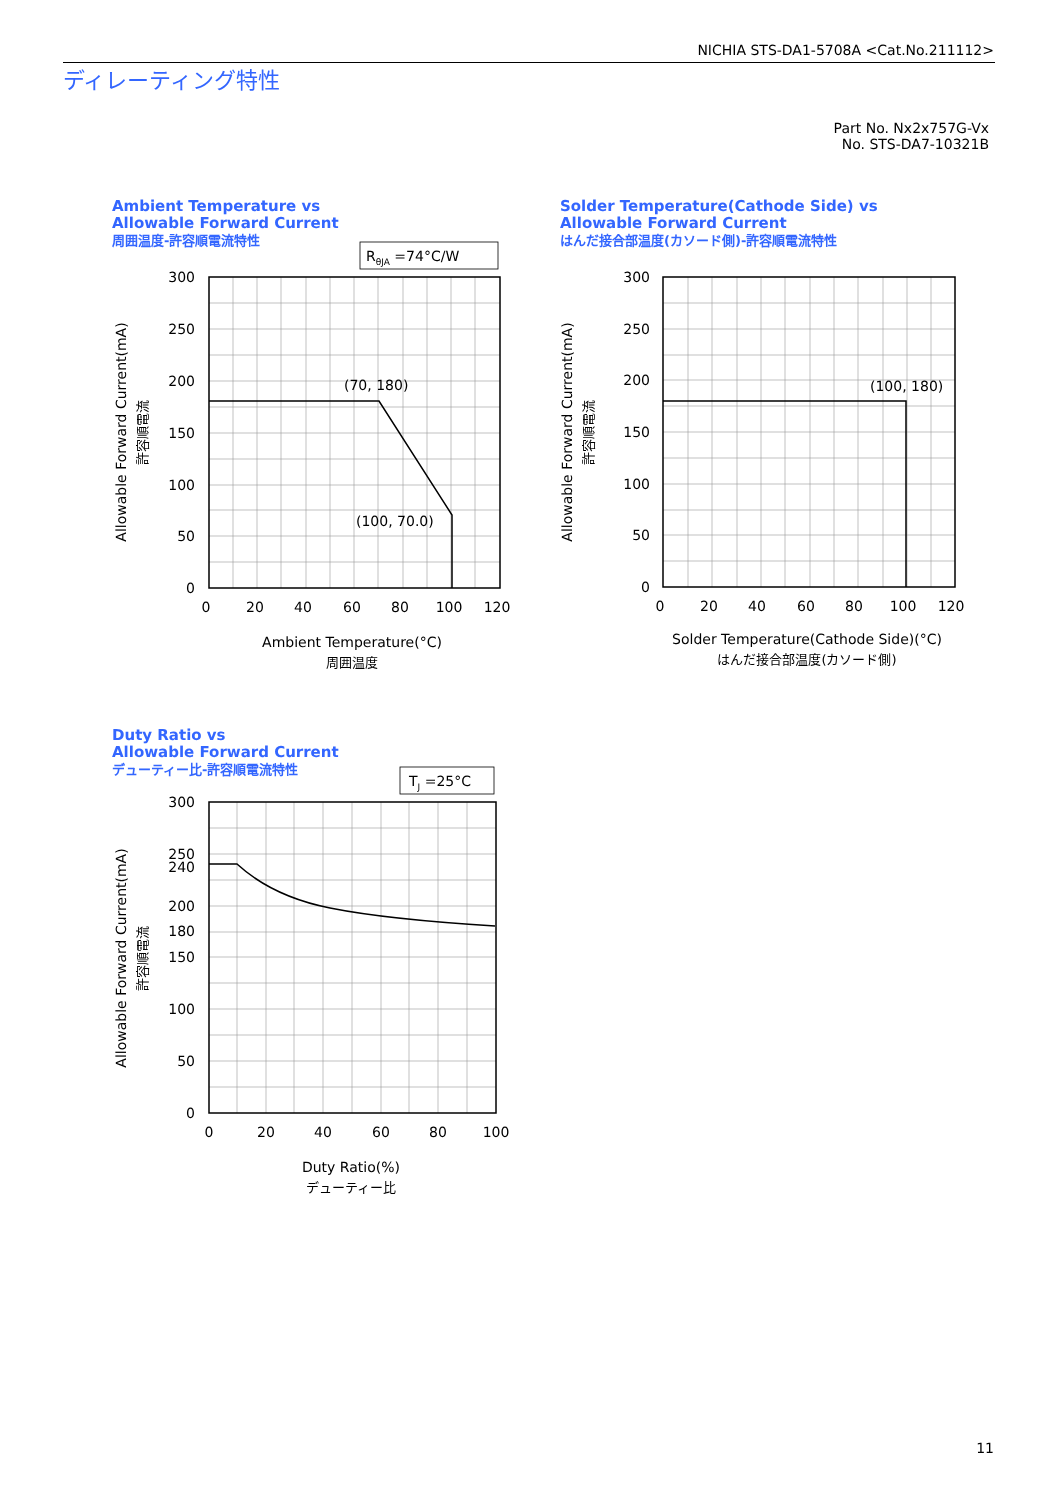NICHIA STS-DA1-5708A <Cat.No.211112>
ディレーティング特性
Part No. Nx2x757G-Vx
No. STS-DA7-10321B
Ambient Temperature vs
Allowable Forward Current
周囲温度-許容順電流特性
Solder Temperature(Cathode Side) vs
Allowable Forward Current
はんだ接合部温度(カソード側)-許容順電流特性
Duty Ratio vs
Allowable Forward Current
デューティー比-許容順電流特性
RθJA =74°C/W
TJ =25°C
(70, 180)
(100, 70.0)
(100, 180)
300
250
200
150
100
50
0
300
250
200
150
100
50
0
300
250
240
200
180
150
100
50
0
0
20
40
60
80
100
120
0
20
40
60
80
100
120
0
20
40
60
80
100
Ambient Temperature(°C)
周囲温度
Solder Temperature(Cathode Side)(°C)
はんだ接合部温度(カソード側)
Duty Ratio(%)
デューティー比
Allowable Forward Current(mA)
許容順電流
Allowable Forward Current(mA)
許容順電流
Allowable Forward Current(mA)
許容順電流
11